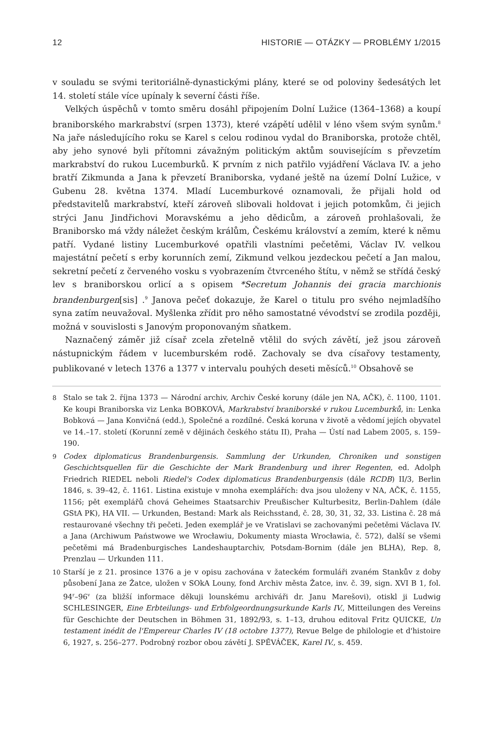12 HISTORIE — OTÁZKY — PROBLÉMY 1/2015
v souladu se svými teritoriálně-dynastickými plány, které se od poloviny šedesátých let 14. století stále více upínaly k severní části říše.
Velkých úspěchů v tomto směru dosáhl připojením Dolní Lužice (1364–1368) a koupí braniborského markrabství (srpen 1373), které vzápětí udělil v léno všem svým synům.<sup>8</sup> Na jaře následujícího roku se Karel s celou rodinou vydal do Braniborska, protože chtěl, aby jeho synové byli přítomni závažným politickým aktům souvisejícím s převzetím markrabství do rukou Lucemburků. K prvním z nich patřilo vyjádření Václava IV. a jeho bratří Zikmunda a Jana k převzetí Braniborska, vydané ještě na území Dolní Lužice, v Gubenu 28. května 1374. Mladí Lucemburkové oznamovali, že přijali hold od představitelů markrabství, kteří zároveň slibovali holdovat i jejich potomkům, či jejich strýci Janu Jindřichovi Moravskému a jeho dědicům, a zároveň prohlašovali, že Braniborsko má vždy náležet českým králům, Českému království a zemím, které k němu patří. Vydané listiny Lucemburkové opatřili vlastními pečetěmi, Václav IV. velkou majestátní pečetí s erby korunních zemí, Zikmund velkou jezdeckou pečetí a Jan malou, sekretní pečetí z červeného vosku s vyobrazením čtvrceného štítu, v němž se střídá český lev s braniborskou orlicí a s opisem *Secretum Johannis dei gracia marchionis brandenburgen[sis] .<sup>9</sup> Janova pečeť dokazuje, že Karel o titulu pro svého nejmladšího syna zatím neuvažoval. Myšlenka zřídit pro něho samostatné vévodství se zrodila později, možná v souvislosti s Janovým proponovaným sňatkem.
Naznačený záměr již císař zcela zřetelně vtělil do svých závětí, jež jsou zároveň nástupnickým řádem v lucemburském rodě. Zachovaly se dva císařovy testamenty, publikované v letech 1376 a 1377 v intervalu pouhých deseti měsíců.<sup>10</sup> Obsahově se
8 Stalo se tak 2. října 1373 — Národní archiv, Archiv České koruny (dále jen NA, AČK), č. 1100, 1101. Ke koupi Braniborska viz Lenka BOBKOVÁ, Markrabství braniborské v rukou Lucemburků, in: Lenka Bobková — Jana Konvičná (edd.), Společné a rozdílné. Česká koruna v životě a vědomí jejích obyvatel ve 14.–17. století (Korunní země v dějinách českého státu II), Praha — Ústí nad Labem 2005, s. 159–190.
9 Codex diplomaticus Brandenburgensis. Sammlung der Urkunden, Chroniken und sonstigen Geschichtsquellen für die Geschichte der Mark Brandenburg und ihrer Regenten, ed. Adolph Friedrich RIEDEL neboli Riedel's Codex diplomaticus Brandenburgensis (dále RCDB) II/3, Berlin 1846, s. 39–42, č. 1161. Listina existuje v mnoha exemplářích: dva jsou uloženy v NA, AČK, č. 1155, 1156; pět exemplářů chová Geheimes Staatsarchiv Preußischer Kulturbesitz, Berlin-Dahlem (dále GStA PK), HA VII. — Urkunden, Bestand: Mark als Reichsstand, č. 28, 30, 31, 32, 33. Listina č. 28 má restaurované všechny tři pečeti. Jeden exemplář je ve Vratislavi se zachovanými pečetěmi Václava IV. a Jana (Archiwum Państwowe we Wrocławiu, Dokumenty miasta Wrocławia, č. 572), další se všemi pečetěmi má Bradenburgisches Landeshauptarchiv, Potsdam-Bornim (dále jen BLHA), Rep. 8, Prenzlau — Urkunden 111.
10 Starší je z 21. prosince 1376 a je v opisu zachována v žateckém formuláři zvaném Stankův z doby působení Jana ze Žatce, uložen v SOkA Louny, fond Archiv města Žatce, inv. č. 39, sign. XVI B 1, fol. 94<sup>r</sup>–96<sup>v</sup> (za bližší informace děkuji lounskému archiváři dr. Janu Marešovi), otiskl ji Ludwig SCHLESINGER, Eine Erbteilungs- und Erbfolgeordnungsurkunde Karls IV., Mitteilungen des Vereins für Geschichte der Deutschen in Böhmen 31, 1892/93, s. 1–13, druhou editoval Fritz QUICKE, Un testament inédit de l'Empereur Charles IV (18 octobre 1377), Revue Belge de philologie et d'histoire 6, 1927, s. 256–277. Podrobný rozbor obou závětí J. SPĚVÁČEK, Karel IV., s. 459.